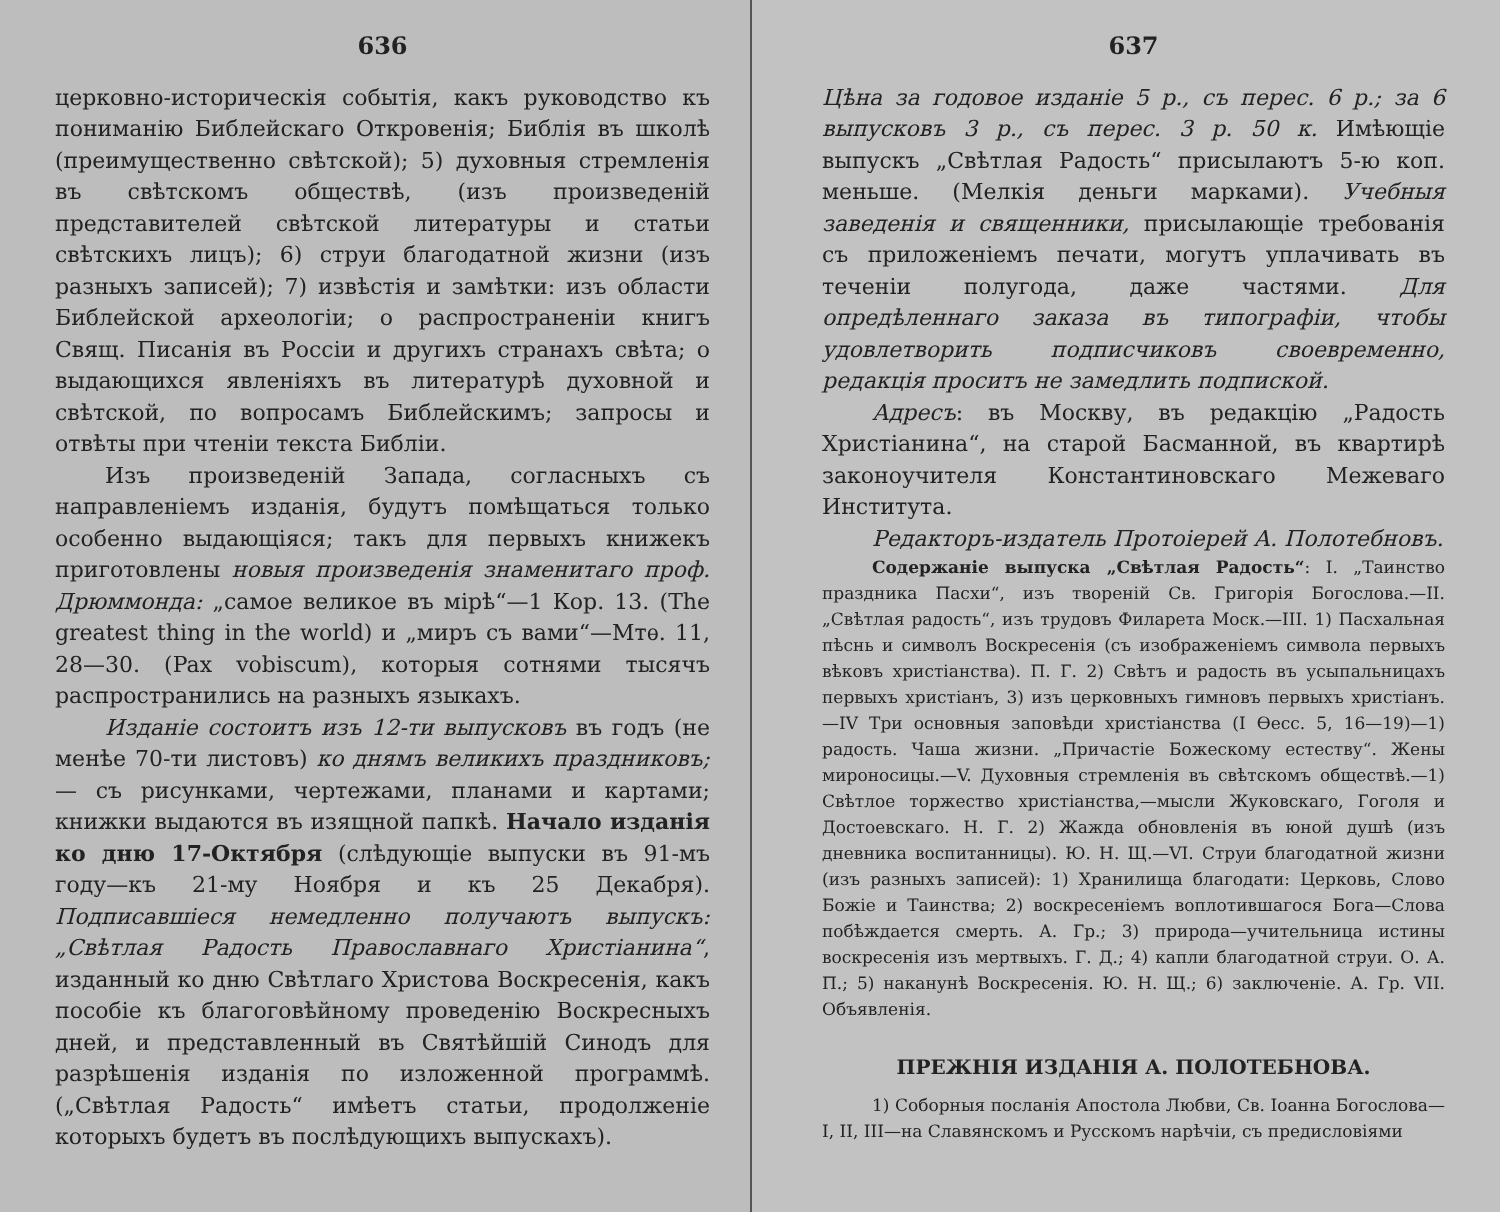636
церковно-историческія событія, какъ руководство къ пониманію Библейскаго Откровенія; Библія въ школѣ (преимущественно свѣтской); 5) духовныя стремленія въ свѣтскомъ обществѣ, (изъ произведеній представителей свѣтской литературы и статьи свѣтскихъ лицъ); 6) струи благодатной жизни (изъ разныхъ записей); 7) извѣстія и замѣтки: изъ области Библейской археологіи; о распространеніи книгъ Свящ. Писанія въ Россіи и другихъ странахъ свѣта; о выдающихся явленіяхъ въ литературѣ духовной и свѣтской, по вопросамъ Библейскимъ; запросы и отвѣты при чтеніи текста Библіи.
Изъ произведеній Запада, согласныхъ съ направленіемъ изданія, будутъ помѣщаться только особенно выдающіяся; такъ для первыхъ книжекъ приготовлены новыя произведенія знаменитаго проф. Дрюммонда: „самое великое въ мірѣ“—1 Кор. 13. (The greatest thing in the world) и „миръ съ вами“—Мтѳ. 11, 28—30. (Pax vobiscum), которыя сотнями тысячъ распространились на разныхъ языкахъ.
Изданіе состоитъ изъ 12-ти выпусковъ въ годъ (не менѣе 70-ти листовъ) ко днямъ великихъ праздниковъ;— съ рисунками, чертежами, планами и картами; книжки выдаются въ изящной папкѣ. Начало изданія ко дню 17-Октября (слѣдующіе выпуски въ 91-мъ году—къ 21-му Ноября и къ 25 Декабря). Подписавшіеся немедленно получаютъ выпускъ: „Свѣтлая Радость Православнаго Христіанина“, изданный ко дню Свѣтлаго Христова Воскресенія, какъ пособіе къ благоговѣйному проведенію Воскресныхъ дней, и представленный въ Святѣйшій Синодъ для разрѣшенія изданія по изложенной программѣ. („Свѣтлая Радость“ имѣетъ статьи, продолженіе которыхъ будетъ въ послѣдующихъ выпускахъ).
637
Цѣна за годовое изданіе 5 р., съ перес. 6 р.; за 6 выпусковъ 3 р., съ перес. 3 р. 50 к. Имѣющіе выпускъ „Свѣтлая Радость“ присылаютъ 5-ю коп. меньше. (Мелкія деньги марками). Учебныя заведенія и священники, присылающіе требованія съ приложеніемъ печати, могутъ уплачивать въ теченіи полугода, даже частями. Для опредѣленнаго заказа въ типографіи, чтобы удовлетворить подписчиковъ своевременно, редакція проситъ не замедлить подпиской.
Адресъ: въ Москву, въ редакцію „Радость Христіанина“, на старой Басманной, въ квартирѣ законоучителя Константиновскаго Межеваго Института.
Редакторъ-издатель Протоіерей А. Полотебновъ.
Содержаніе выпуска „Свѣтлая Радость“: I. „Таинство праздника Пасхи“, изъ твореній Св. Григорія Богослова.—II. „Свѣтлая радость“, изъ трудовъ Филарета Моск.—III. 1) Пасхальная пѣснь и символъ Воскресенія (съ изображеніемъ символа первыхъ вѣковъ христіанства). П. Г. 2) Свѣтъ и радость въ усыпальницахъ первыхъ христіанъ, 3) изъ церковныхъ гимновъ первыхъ христіанъ.—IV Три основныя заповѣди христіанства (I Ѳесс. 5, 16—19)—1) радость. Чаша жизни. „Причастіе Божескому естеству“. Жены мироносицы.—V. Духовныя стремленія въ свѣтскомъ обществѣ.—1) Свѣтлое торжество христіанства,—мысли Жуковскаго, Гоголя и Достоевскаго. Н. Г. 2) Жажда обновленія въ юной душѣ (изъ дневника воспитанницы). Ю. Н. Щ.—VI. Струи благодатной жизни (изъ разныхъ записей): 1) Хранилища благодати: Церковь, Слово Божіе и Таинства; 2) воскресеніемъ воплотившагося Бога—Слова побѣждается смерть. А. Гр.; 3) природа—учительница истины воскресенія изъ мертвыхъ. Г. Д.; 4) капли благодатной струи. О. А. П.; 5) наканунѣ Воскресенія. Ю. Н. Щ.; 6) заключеніе. А. Гр. VII. Объявленія.
ПРЕЖНІЯ ИЗДАНІЯ А. ПОЛОТЕБНОВА.
1) Соборныя посланія Апостола Любви, Св. Іоанна Богослова—I, II, III—на Славянскомъ и Русскомъ нарѣчіи, съ предисловіями